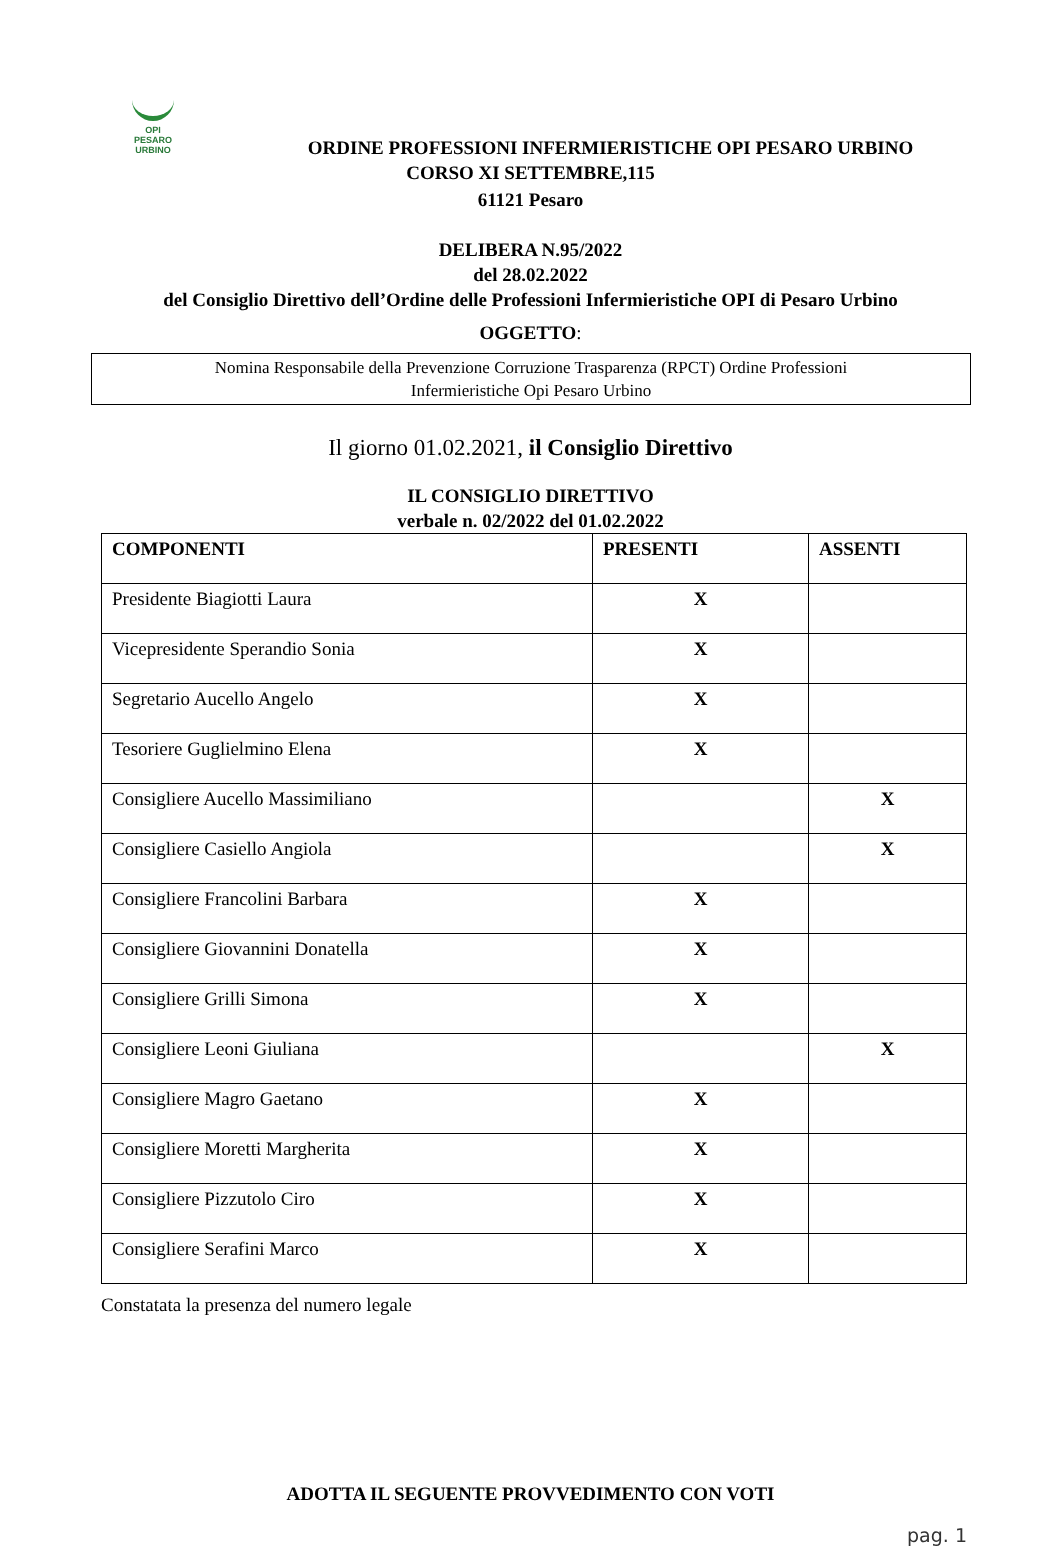OPI
PESARO
URBINO
ORDINE PROFESSIONI INFERMIERISTICHE OPI PESARO URBINO
CORSO XI SETTEMBRE,115
61121 Pesaro
DELIBERA N.95/2022
del 28.02.2022
del Consiglio Direttivo dell’Ordine delle Professioni Infermieristiche OPI di Pesaro Urbino
OGGETTO:
Nomina Responsabile della Prevenzione Corruzione Trasparenza (RPCT) Ordine Professioni
Infermieristiche Opi Pesaro Urbino
Il giorno 01.02.2021, il Consiglio Direttivo
IL CONSIGLIO DIRETTIVO
verbale n. 02/2022 del 01.02.2022
| COMPONENTI | PRESENTI | ASSENTI |
| --- | --- | --- |
| Presidente Biagiotti Laura | X | |
| Vicepresidente Sperandio Sonia | X | |
| Segretario Aucello Angelo | X | |
| Tesoriere Guglielmino Elena | X | |
| Consigliere Aucello Massimiliano | | X |
| Consigliere Casiello Angiola | | X |
| Consigliere Francolini Barbara | X | |
| Consigliere Giovannini Donatella | X | |
| Consigliere Grilli Simona | X | |
| Consigliere Leoni Giuliana | | X |
| Consigliere Magro Gaetano | X | |
| Consigliere Moretti Margherita | X | |
| Consigliere Pizzutolo Ciro | X | |
| Consigliere Serafini Marco | X | |
Constatata la presenza del numero legale
ADOTTA IL SEGUENTE PROVVEDIMENTO CON VOTI
pag. 1